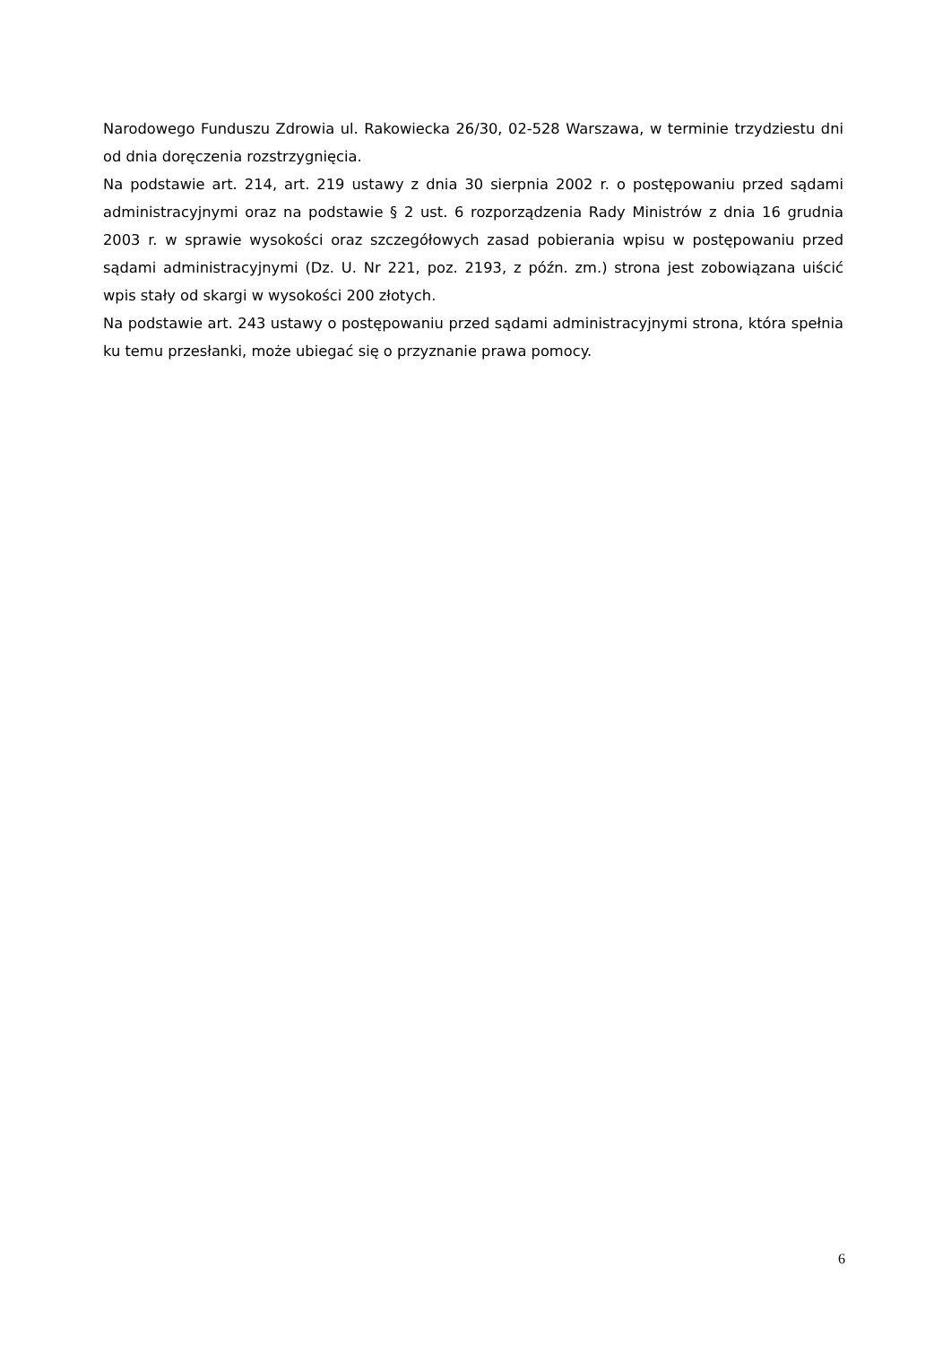Narodowego Funduszu Zdrowia ul. Rakowiecka 26/30, 02-528 Warszawa, w terminie trzydziestu dni od dnia doręczenia rozstrzygnięcia.
Na podstawie art. 214, art. 219 ustawy z dnia 30 sierpnia 2002 r. o postępowaniu przed sądami administracyjnymi oraz na podstawie § 2 ust. 6 rozporządzenia Rady Ministrów z dnia 16 grudnia 2003 r. w sprawie wysokości oraz szczegółowych zasad pobierania wpisu w postępowaniu przed sądami administracyjnymi (Dz. U. Nr 221, poz. 2193, z późn. zm.) strona jest zobowiązana uiścić wpis stały od skargi w wysokości 200 złotych.
Na podstawie art. 243 ustawy o postępowaniu przed sądami administracyjnymi strona, która spełnia ku temu przesłanki, może ubiegać się o przyznanie prawa pomocy.
6